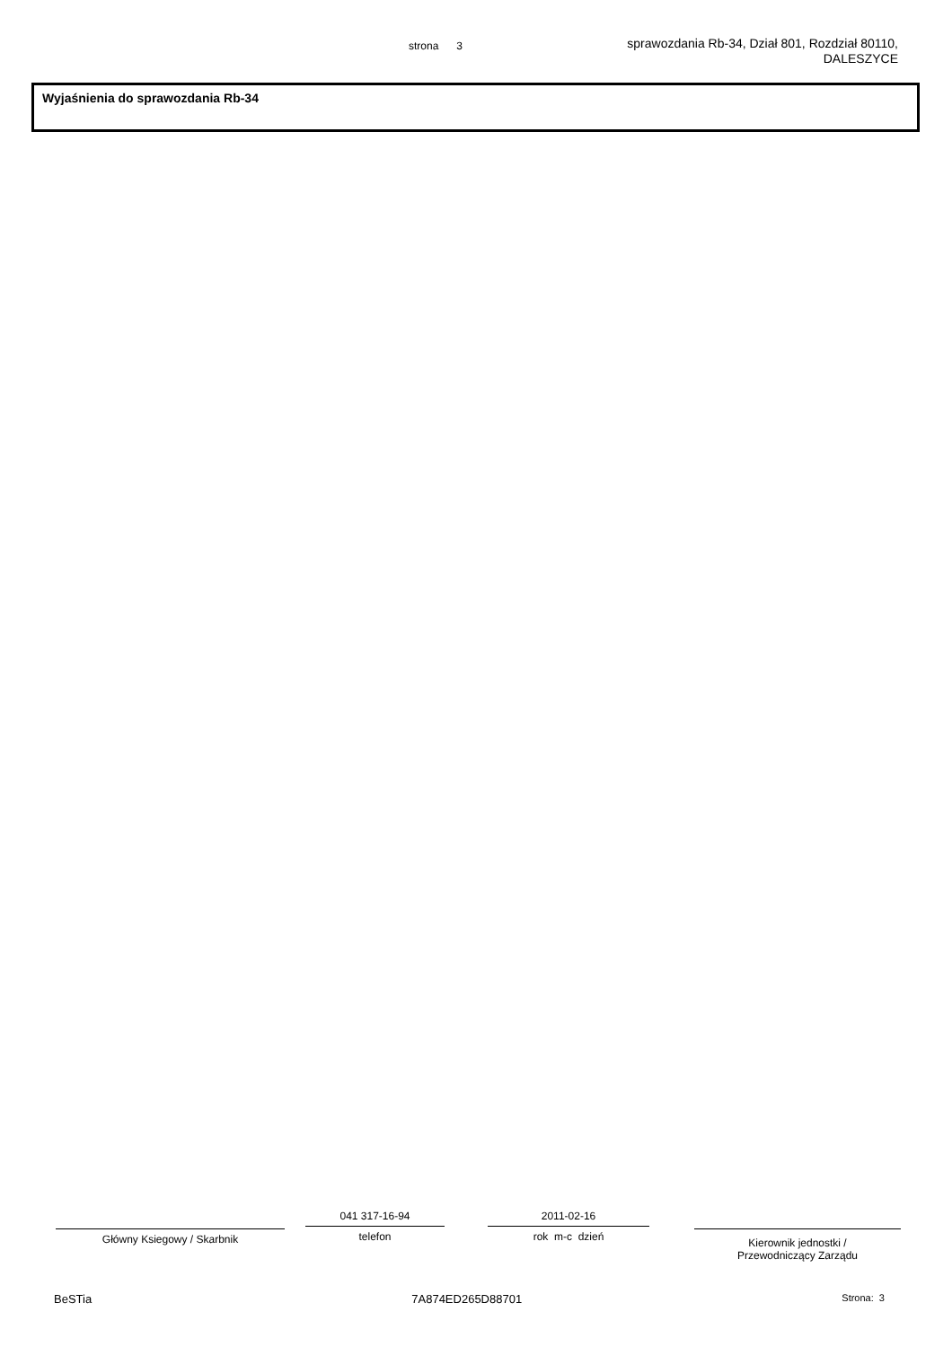strona 3
sprawozdania Rb-34, Dział 801, Rozdział 80110,
DALESZYCE
Wyjaśnienia do sprawozdania Rb-34
Główny Ksiegowy / Skarbnik
041 317-16-94
telefon
2011-02-16
rok m-c dzień
Kierownik jednostki /
Przewodniczący Zarządu
BeSTia 7A874ED265D88701 Strona: 3